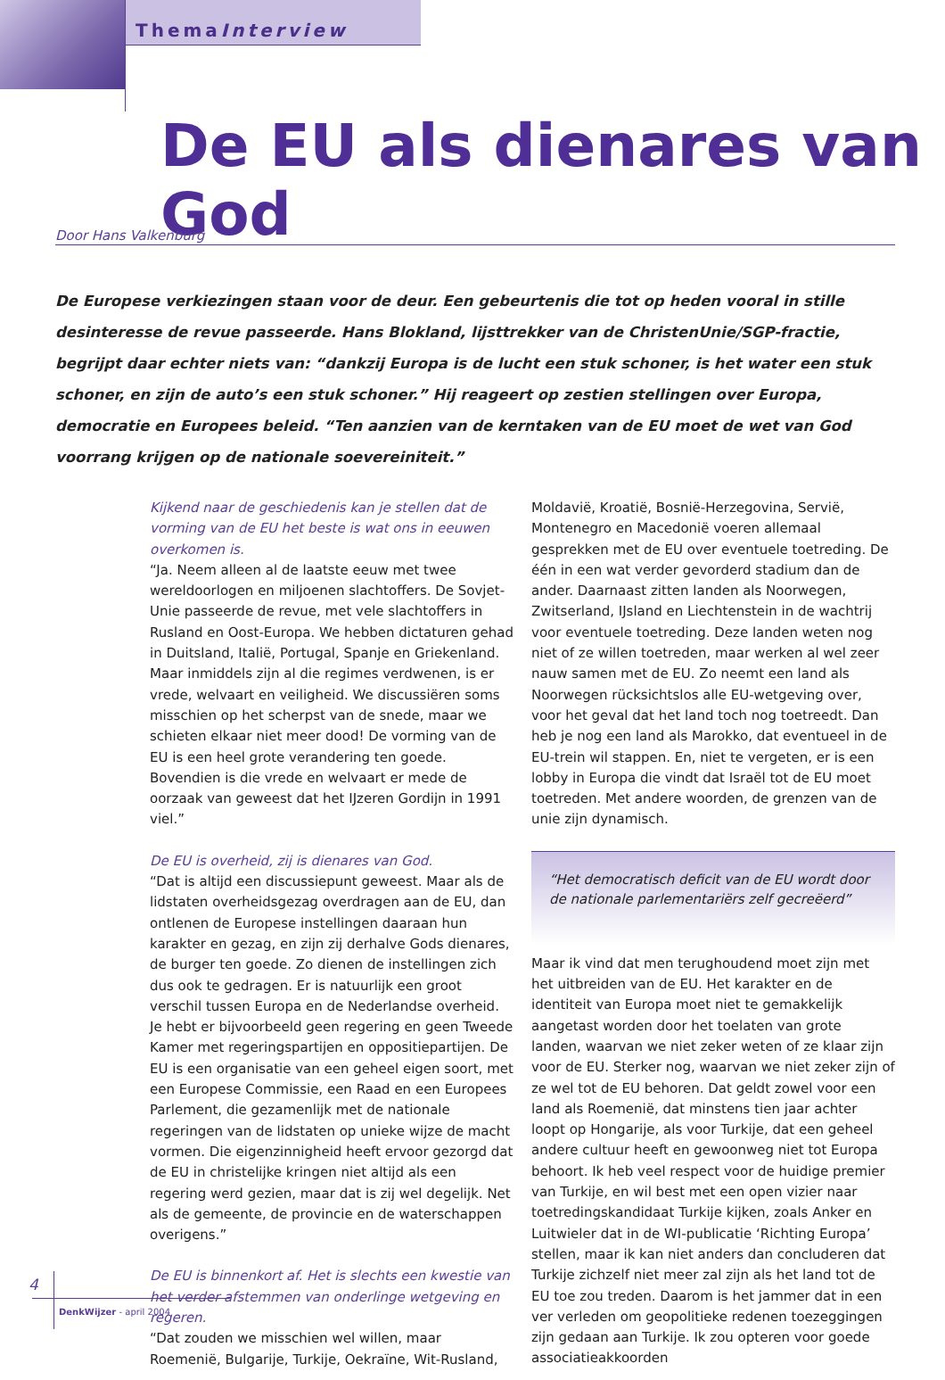ThemaInterview
De EU als dienares van God
Door Hans Valkenburg
De Europese verkiezingen staan voor de deur. Een gebeurtenis die tot op heden vooral in stille desinteresse de revue passeerde. Hans Blokland, lijsttrekker van de ChristenUnie/SGP-fractie, begrijpt daar echter niets van: “dankzij Europa is de lucht een stuk schoner, is het water een stuk schoner, en zijn de auto’s een stuk schoner.” Hij reageert op zestien stellingen over Europa, democratie en Europees beleid. “Ten aanzien van de kerntaken van de EU moet de wet van God voorrang krijgen op de nationale soevereiniteit.”
Kijkend naar de geschiedenis kan je stellen dat de vorming van de EU het beste is wat ons in eeuwen overkomen is.
“Ja. Neem alleen al de laatste eeuw met twee wereldoorlogen en miljoenen slachtoffers. De Sovjet-Unie passeerde de revue, met vele slachtoffers in Rusland en Oost-Europa. We hebben dictaturen gehad in Duitsland, Italië, Portugal, Spanje en Griekenland. Maar inmiddels zijn al die regimes verdwenen, is er vrede, welvaart en veiligheid. We discussiëren soms misschien op het scherpst van de snede, maar we schieten elkaar niet meer dood! De vorming van de EU is een heel grote verandering ten goede. Bovendien is die vrede en welvaart er mede de oorzaak van geweest dat het IJzeren Gordijn in 1991 viel.”
De EU is overheid, zij is dienares van God.
“Dat is altijd een discussiepunt geweest. Maar als de lidstaten overheidsgezag overdragen aan de EU, dan ontlenen de Europese instellingen daaraan hun karakter en gezag, en zijn zij derhalve Gods dienares, de burger ten goede. Zo dienen de instellingen zich dus ook te gedragen. Er is natuurlijk een groot verschil tussen Europa en de Nederlandse overheid. Je hebt er bijvoorbeeld geen regering en geen Tweede Kamer met regeringspartijen en oppositiepartijen. De EU is een organisatie van een geheel eigen soort, met een Europese Commissie, een Raad en een Europees Parlement, die gezamenlijk met de nationale regeringen van de lidstaten op unieke wijze de macht vormen. Die eigenzinnigheid heeft ervoor gezorgd dat de EU in christelijke kringen niet altijd als een regering werd gezien, maar dat is zij wel degelijk. Net als de gemeente, de provincie en de waterschappen overigens.”
De EU is binnenkort af. Het is slechts een kwestie van het verder afstemmen van onderlinge wetgeving en regeren.
“Dat zouden we misschien wel willen, maar Roemenië, Bulgarije, Turkije, Oekraïne, Wit-Rusland, Moldavië, Kroatië, Bosnië-Herzegovina, Servië, Montenegro en Macedonië voeren allemaal gesprekken met de EU over eventuele toetreding. De één in een wat verder gevorderd stadium dan de ander. Daarnaast zitten landen als Noorwegen, Zwitserland, IJsland en Liechtenstein in de wachtrij voor eventuele toetreding. Deze landen weten nog niet of ze willen toetreden, maar werken al wel zeer nauw samen met de EU. Zo neemt een land als Noorwegen rücksichtslos alle EU-wetgeving over, voor het geval dat het land toch nog toetreedt. Dan heb je nog een land als Marokko, dat eventueel in de EU-trein wil stappen. En, niet te vergeten, er is een lobby in Europa die vindt dat Israël tot de EU moet toetreden. Met andere woorden, de grenzen van de unie zijn dynamisch.
“Het democratisch deficit van de EU wordt door de nationale parlementariërs zelf gecreëerd”
Maar ik vind dat men terughoudend moet zijn met het uitbreiden van de EU. Het karakter en de identiteit van Europa moet niet te gemakkelijk aangetast worden door het toelaten van grote landen, waarvan we niet zeker weten of ze klaar zijn voor de EU. Sterker nog, waarvan we niet zeker zijn of ze wel tot de EU behoren. Dat geldt zowel voor een land als Roemenië, dat minstens tien jaar achter loopt op Hongarije, als voor Turkije, dat een geheel andere cultuur heeft en gewoonweg niet tot Europa behoort. Ik heb veel respect voor de huidige premier van Turkije, en wil best met een open vizier naar toetredingskandidaat Turkije kijken, zoals Anker en Luitwieler dat in de WI-publicatie ‘Richting Europa’ stellen, maar ik kan niet anders dan concluderen dat Turkije zichzelf niet meer zal zijn als het land tot de EU toe zou treden. Daarom is het jammer dat in een ver verleden om geopolitieke redenen toezeggingen zijn gedaan aan Turkije. Ik zou opteren voor goede associatieakkoorden
4
DenkWijzer - april 2004